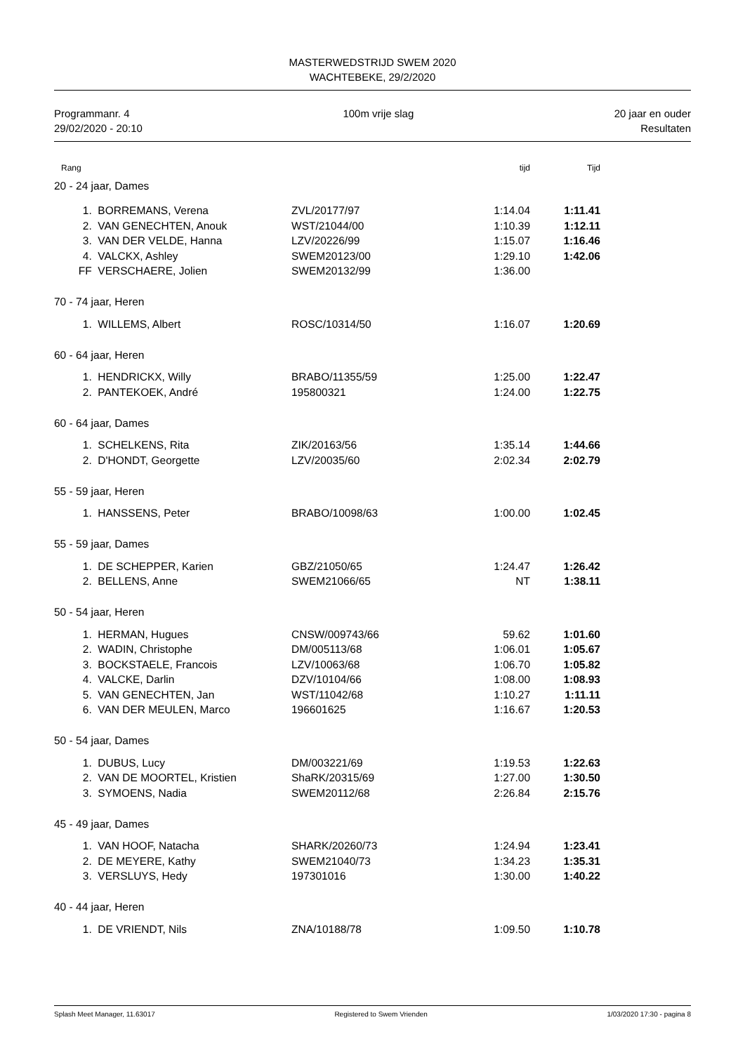MASTERWEDSTRIJD SWEM 2020
WACHTEBEKE, 29/2/2020
Programmanr. 4
29/02/2020 - 20:10
100m vrije slag 20 jaar en ouder
Resultaten
| Rang | | | tijd | Tijd | |
| --- | --- | --- | --- | --- | --- |
| 20 - 24 jaar, Dames | | | | | |
| 1. | BORREMANS, Verena | ZVL/20177/97 | 1:14.04 | 1:11.41 | |
| 2. | VAN GENECHTEN, Anouk | WST/21044/00 | 1:10.39 | 1:12.11 | |
| 3. | VAN DER VELDE, Hanna | LZV/20226/99 | 1:15.07 | 1:16.46 | |
| 4. | VALCKX, Ashley | SWEM20123/00 | 1:29.10 | 1:42.06 | |
| FF | VERSCHAERE, Jolien | SWEM20132/99 | 1:36.00 | | |
| 70 - 74 jaar, Heren | | | | | |
| 1. | WILLEMS, Albert | ROSC/10314/50 | 1:16.07 | 1:20.69 | |
| 60 - 64 jaar, Heren | | | | | |
| 1. | HENDRICKX, Willy | BRABO/11355/59 | 1:25.00 | 1:22.47 | |
| 2. | PANTEKOEK, André | 195800321 | 1:24.00 | 1:22.75 | |
| 60 - 64 jaar, Dames | | | | | |
| 1. | SCHELKENS, Rita | ZIK/20163/56 | 1:35.14 | 1:44.66 | |
| 2. | D'HONDT, Georgette | LZV/20035/60 | 2:02.34 | 2:02.79 | |
| 55 - 59 jaar, Heren | | | | | |
| 1. | HANSSENS, Peter | BRABO/10098/63 | 1:00.00 | 1:02.45 | |
| 55 - 59 jaar, Dames | | | | | |
| 1. | DE SCHEPPER, Karien | GBZ/21050/65 | 1:24.47 | 1:26.42 | |
| 2. | BELLENS, Anne | SWEM21066/65 | NT | 1:38.11 | |
| 50 - 54 jaar, Heren | | | | | |
| 1. | HERMAN, Hugues | CNSW/009743/66 | 59.62 | 1:01.60 | |
| 2. | WADIN, Christophe | DM/005113/68 | 1:06.01 | 1:05.67 | |
| 3. | BOCKSTAELE, Francois | LZV/10063/68 | 1:06.70 | 1:05.82 | |
| 4. | VALCKE, Darlin | DZV/10104/66 | 1:08.00 | 1:08.93 | |
| 5. | VAN GENECHTEN, Jan | WST/11042/68 | 1:10.27 | 1:11.11 | |
| 6. | VAN DER MEULEN, Marco | 196601625 | 1:16.67 | 1:20.53 | |
| 50 - 54 jaar, Dames | | | | | |
| 1. | DUBUS, Lucy | DM/003221/69 | 1:19.53 | 1:22.63 | |
| 2. | VAN DE MOORTEL, Kristien | ShaRK/20315/69 | 1:27.00 | 1:30.50 | |
| 3. | SYMOENS, Nadia | SWEM20112/68 | 2:26.84 | 2:15.76 | |
| 45 - 49 jaar, Dames | | | | | |
| 1. | VAN HOOF, Natacha | SHARK/20260/73 | 1:24.94 | 1:23.41 | |
| 2. | DE MEYERE, Kathy | SWEM21040/73 | 1:34.23 | 1:35.31 | |
| 3. | VERSLUYS, Hedy | 197301016 | 1:30.00 | 1:40.22 | |
| 40 - 44 jaar, Heren | | | | | |
| 1. | DE VRIENDT, Nils | ZNA/10188/78 | 1:09.50 | 1:10.78 | |
Splash Meet Manager, 11.63017 Registered to Swem Vrienden 1/03/2020 17:30 - pagina 8